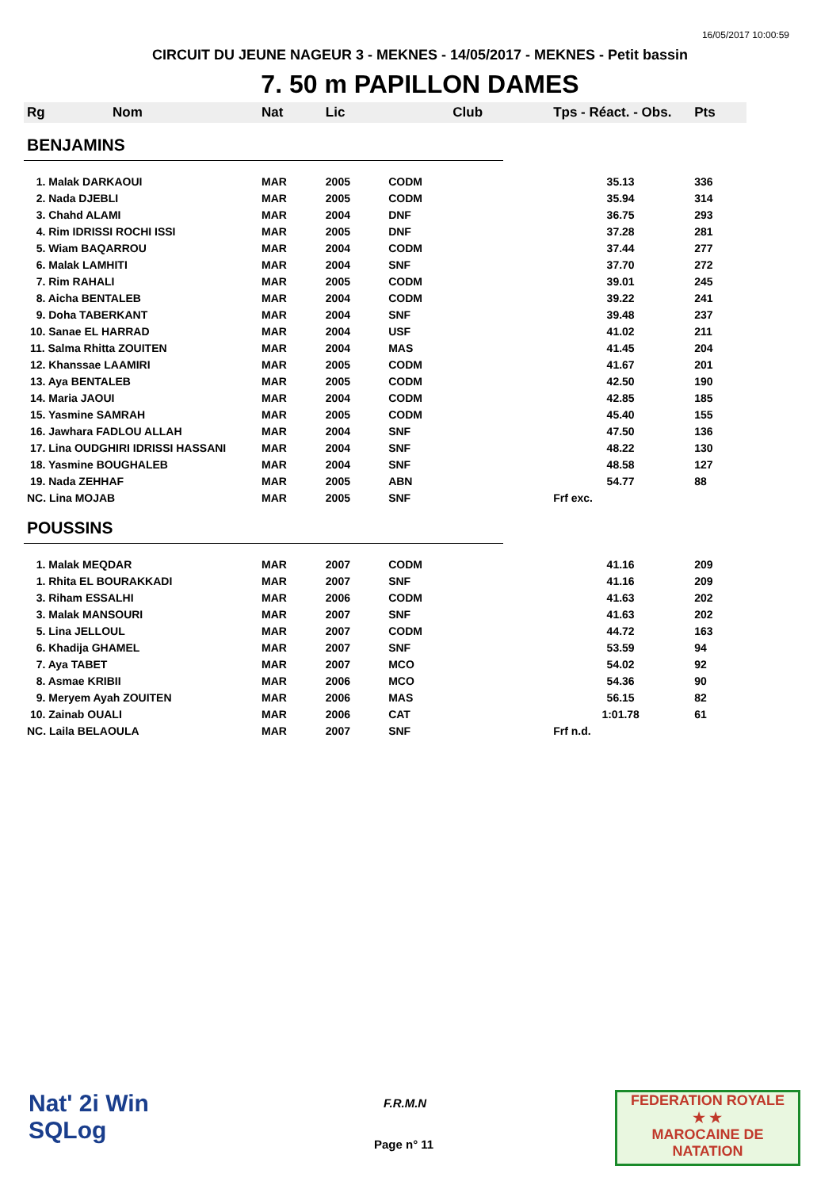16/05/2017 10:00:59
CIRCUIT DU JEUNE NAGEUR 3 - MEKNES - 14/05/2017 - MEKNES - Petit bassin
7. 50 m PAPILLON DAMES
| Rg | Nom | Nat | Lic | Club | Tps - Réact. - Obs. | Pts |
| --- | --- | --- | --- | --- | --- | --- |
| BENJAMINS | | | | | | |
| 1. Malak DARKAOUI | | MAR | 2005 | CODM | 35.13 | 336 |
| 2. Nada DJEBLI | | MAR | 2005 | CODM | 35.94 | 314 |
| 3. Chahd ALAMI | | MAR | 2004 | DNF | 36.75 | 293 |
| 4. Rim IDRISSI ROCHI ISSI | | MAR | 2005 | DNF | 37.28 | 281 |
| 5. Wiam BAQARROU | | MAR | 2004 | CODM | 37.44 | 277 |
| 6. Malak LAMHITI | | MAR | 2004 | SNF | 37.70 | 272 |
| 7. Rim RAHALI | | MAR | 2005 | CODM | 39.01 | 245 |
| 8. Aicha BENTALEB | | MAR | 2004 | CODM | 39.22 | 241 |
| 9. Doha TABERKANT | | MAR | 2004 | SNF | 39.48 | 237 |
| 10. Sanae EL HARRAD | | MAR | 2004 | USF | 41.02 | 211 |
| 11. Salma Rhitta ZOUITEN | | MAR | 2004 | MAS | 41.45 | 204 |
| 12. Khanssae LAAMIRI | | MAR | 2005 | CODM | 41.67 | 201 |
| 13. Aya BENTALEB | | MAR | 2005 | CODM | 42.50 | 190 |
| 14. Maria JAOUI | | MAR | 2004 | CODM | 42.85 | 185 |
| 15. Yasmine SAMRAH | | MAR | 2005 | CODM | 45.40 | 155 |
| 16. Jawhara FADLOU ALLAH | | MAR | 2004 | SNF | 47.50 | 136 |
| 17. Lina OUDGHIRI IDRISSI HASSANI | | MAR | 2004 | SNF | 48.22 | 130 |
| 18. Yasmine BOUGHALEB | | MAR | 2004 | SNF | 48.58 | 127 |
| 19. Nada ZEHHAF | | MAR | 2005 | ABN | 54.77 | 88 |
| NC. Lina MOJAB | | MAR | 2005 | SNF | Frf exc. | |
| POUSSINS | | | | | | |
| 1. Malak MEQDAR | | MAR | 2007 | CODM | 41.16 | 209 |
| 1. Rhita EL BOURAKKADI | | MAR | 2007 | SNF | 41.16 | 209 |
| 3. Riham ESSALHI | | MAR | 2006 | CODM | 41.63 | 202 |
| 3. Malak MANSOURI | | MAR | 2007 | SNF | 41.63 | 202 |
| 5. Lina JELLOUL | | MAR | 2007 | CODM | 44.72 | 163 |
| 6. Khadija GHAMEL | | MAR | 2007 | SNF | 53.59 | 94 |
| 7. Aya TABET | | MAR | 2007 | MCO | 54.02 | 92 |
| 8. Asmae KRIBII | | MAR | 2006 | MCO | 54.36 | 90 |
| 9. Meryem Ayah ZOUITEN | | MAR | 2006 | MAS | 56.15 | 82 |
| 10. Zainab OUALI | | MAR | 2006 | CAT | 1:01.78 | 61 |
| NC. Laila BELAOULA | | MAR | 2007 | SNF | Frf n.d. | |
Nat' 2i Win
SQLog
F.R.M.N
Page n° 11
FEDERATION ROYALE
★ ★
MAROCAINE DE NATATION